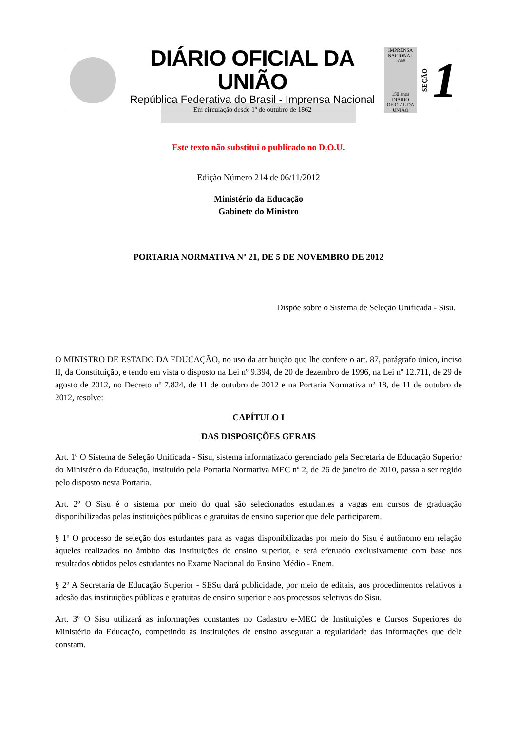DIÁRIO OFICIAL DA UNIÃO
República Federativa do Brasil - Imprensa Nacional
Em circulação desde 1º de outubro de 1862
IMPRENSA NACIONAL 1808
150 anos
DIÁRIO OFICIAL DA UNIÃO
SEÇÃO 1
Este texto não substitui o publicado no D.O.U.
Edição Número 214 de 06/11/2012
Ministério da Educação
Gabinete do Ministro
PORTARIA NORMATIVA Nº 21, DE 5 DE NOVEMBRO DE 2012
Dispõe sobre o Sistema de Seleção Unificada - Sisu.
O MINISTRO DE ESTADO DA EDUCAÇÃO, no uso da atribuição que lhe confere o art. 87, parágrafo único, inciso II, da Constituição, e tendo em vista o disposto na Lei nº 9.394, de 20 de dezembro de 1996, na Lei nº 12.711, de 29 de agosto de 2012, no Decreto nº 7.824, de 11 de outubro de 2012 e na Portaria Normativa nº 18, de 11 de outubro de 2012, resolve:
CAPÍTULO I
DAS DISPOSIÇÕES GERAIS
Art. 1º O Sistema de Seleção Unificada - Sisu, sistema informatizado gerenciado pela Secretaria de Educação Superior do Ministério da Educação, instituído pela Portaria Normativa MEC nº 2, de 26 de janeiro de 2010, passa a ser regido pelo disposto nesta Portaria.
Art. 2º O Sisu é o sistema por meio do qual são selecionados estudantes a vagas em cursos de graduação disponibilizadas pelas instituições públicas e gratuitas de ensino superior que dele participarem.
§ 1º O processo de seleção dos estudantes para as vagas disponibilizadas por meio do Sisu é autônomo em relação àqueles realizados no âmbito das instituições de ensino superior, e será efetuado exclusivamente com base nos resultados obtidos pelos estudantes no Exame Nacional do Ensino Médio - Enem.
§ 2º A Secretaria de Educação Superior - SESu dará publicidade, por meio de editais, aos procedimentos relativos à adesão das instituições públicas e gratuitas de ensino superior e aos processos seletivos do Sisu.
Art. 3º O Sisu utilizará as informações constantes no Cadastro e-MEC de Instituições e Cursos Superiores do Ministério da Educação, competindo às instituições de ensino assegurar a regularidade das informações que dele constam.